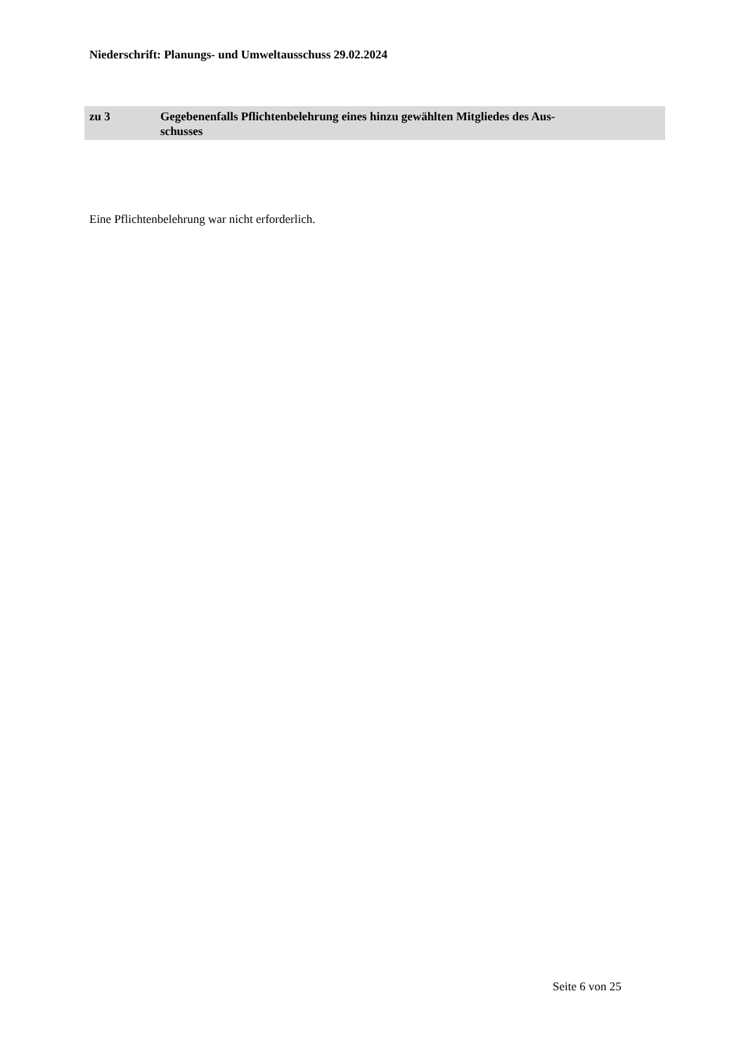Niederschrift: Planungs- und Umweltausschuss 29.02.2024
zu 3 Gegebenenfalls Pflichtenbelehrung eines hinzu gewählten Mitgliedes des Aus-
schusses
Eine Pflichtenbelehrung war nicht erforderlich.
Seite 6 von 25